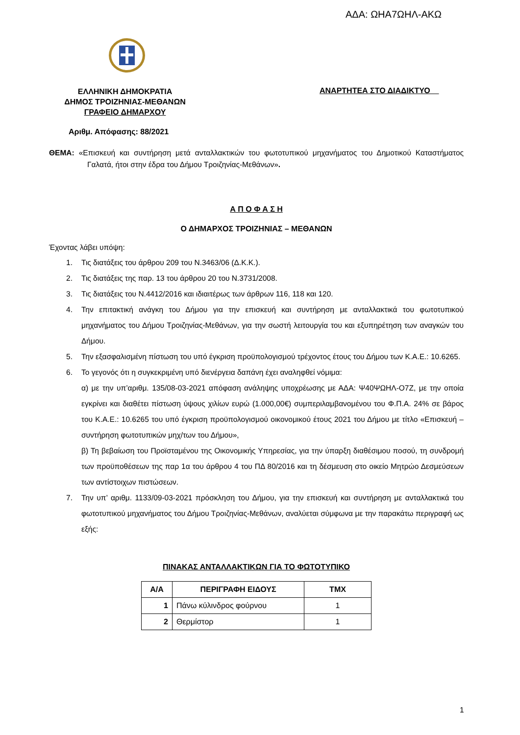ΑΔΑ: ΩΗΑ7ΩΗΛ-ΑΚΩ
ΕΛΛΗΝΙΚΗ ΔΗΜΟΚΡΑΤΙΑ
ΔΗΜΟΣ ΤΡΟΙΖΗΝΙΑΣ-ΜΕΘΑΝΩΝ
ΓΡΑΦΕΙΟ ΔΗΜΑΡΧΟΥ
ΑΝΑΡΤΗΤΕΑ ΣΤΟ ΔΙΑΔΙΚΤΥΟ
Αριθμ. Απόφασης: 88/2021
ΘΕΜΑ: «Επισκευή και συντήρηση μετά ανταλλακτικών του φωτοτυπικού μηχανήματος του Δημοτικού Καταστήματος Γαλατά, ήτοι στην έδρα του Δήμου Τροιζηνίας-Μεθάνων».
Α Π Ο Φ Α Σ Η
Ο ΔΗΜΑΡΧΟΣ ΤΡΟΙΖΗΝΙΑΣ – ΜΕΘΑΝΩΝ
Έχοντας λάβει υπόψη:
1. Τις διατάξεις του άρθρου 209 του Ν.3463/06 (Δ.Κ.Κ.).
2. Τις διατάξεις της παρ. 13 του άρθρου 20 του Ν.3731/2008.
3. Τις διατάξεις του Ν.4412/2016 και ιδιαιτέρως των άρθρων 116, 118 και 120.
4. Την επιτακτική ανάγκη του Δήμου για την επισκευή και συντήρηση με ανταλλακτικά του φωτοτυπικού μηχανήματος του Δήμου Τροιζηνίας-Μεθάνων, για την σωστή λειτουργία του και εξυπηρέτηση των αναγκών του Δήμου.
5. Την εξασφαλισμένη πίστωση του υπό έγκριση προϋπολογισμού τρέχοντος έτους του Δήμου των Κ.Α.Ε.: 10.6265.
6. Το γεγονός ότι η συγκεκριμένη υπό διενέργεια δαπάνη έχει αναληφθεί νόμιμα:
α) με την υπ’αριθμ. 135/08-03-2021 απόφαση ανάληψης υποχρέωσης με ΑΔΑ: Ψ40ΨΩΗΛ-Ο7Ζ, με την οποία εγκρίνει και διαθέτει πίστωση ύψους χιλίων ευρώ (1.000,00€) συμπεριλαμβανομένου του Φ.Π.Α. 24% σε βάρος του Κ.Α.Ε.: 10.6265 του υπό έγκριση προϋπολογισμού οικονομικού έτους 2021 του Δήμου με τίτλο «Επισκευή – συντήρηση φωτοτυπικών μηχ/των του Δήμου»,
β) Τη βεβαίωση του Προϊσταμένου της Οικονομικής Υπηρεσίας, για την ύπαρξη διαθέσιμου ποσού, τη συνδρομή των προϋποθέσεων της παρ 1α του άρθρου 4 του ΠΔ 80/2016 και τη δέσμευση στο οικείο Μητρώο Δεσμεύσεων των αντίστοιχων πιστώσεων.
7. Την υπ’ αριθμ. 1133/09-03-2021 πρόσκληση του Δήμου, για την επισκευή και συντήρηση με ανταλλακτικά του φωτοτυπικού μηχανήματος του Δήμου Τροιζηνίας-Μεθάνων, αναλύεται σύμφωνα με την παρακάτω περιγραφή ως εξής:
ΠΙΝΑΚΑΣ ΑΝΤΑΛΛΑΚΤΙΚΩΝ ΓΙΑ ΤΟ ΦΩΤΟΤΥΠΙΚΟ
| Α/Α | ΠΕΡΙΓΡΑΦΗ ΕΙΔΟΥΣ | ΤΜΧ |
| --- | --- | --- |
| 1 | Πάνω κύλινδρος φούρνου | 1 |
| 2 | Θερμίστορ | 1 |
1